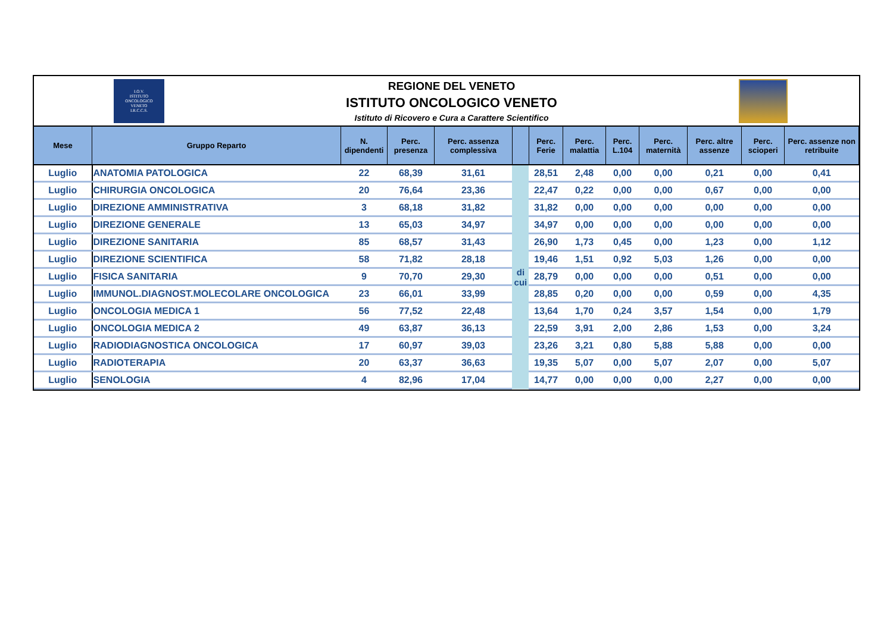I.O.V.
ISTITUTO
ONCOLOGICO
VENETO
I.R.C.C.S.
REGIONE DEL VENETO
ISTITUTO ONCOLOGICO VENETO
Istituto di Ricovero e Cura a Carattere Scientifico
| Mese | Gruppo Reparto | N. dipendenti | Perc. presenza | Perc. assenza complessiva | | Perc. Ferie | Perc. malattia | Perc. L.104 | Perc. maternità | Perc. altre assenze | Perc. scioperi | Perc. assenze non retribuite |
| --- | --- | --- | --- | --- | --- | --- | --- | --- | --- | --- | --- | --- |
| Luglio | ANATOMIA PATOLOGICA | 22 | 68,39 | 31,61 | di cui | 28,51 | 2,48 | 0,00 | 0,00 | 0,21 | 0,00 | 0,41 |
| Luglio | CHIRURGIA ONCOLOGICA | 20 | 76,64 | 23,36 | | 22,47 | 0,22 | 0,00 | 0,00 | 0,67 | 0,00 | 0,00 |
| Luglio | DIREZIONE AMMINISTRATIVA | 3 | 68,18 | 31,82 | | 31,82 | 0,00 | 0,00 | 0,00 | 0,00 | 0,00 | 0,00 |
| Luglio | DIREZIONE GENERALE | 13 | 65,03 | 34,97 | | 34,97 | 0,00 | 0,00 | 0,00 | 0,00 | 0,00 | 0,00 |
| Luglio | DIREZIONE SANITARIA | 85 | 68,57 | 31,43 | | 26,90 | 1,73 | 0,45 | 0,00 | 1,23 | 0,00 | 1,12 |
| Luglio | DIREZIONE SCIENTIFICA | 58 | 71,82 | 28,18 | | 19,46 | 1,51 | 0,92 | 5,03 | 1,26 | 0,00 | 0,00 |
| Luglio | FISICA SANITARIA | 9 | 70,70 | 29,30 | | 28,79 | 0,00 | 0,00 | 0,00 | 0,51 | 0,00 | 0,00 |
| Luglio | IMMUNOL.DIAGNOST.MOLECOLARE ONCOLOGICA | 23 | 66,01 | 33,99 | | 28,85 | 0,20 | 0,00 | 0,00 | 0,59 | 0,00 | 4,35 |
| Luglio | ONCOLOGIA MEDICA 1 | 56 | 77,52 | 22,48 | | 13,64 | 1,70 | 0,24 | 3,57 | 1,54 | 0,00 | 1,79 |
| Luglio | ONCOLOGIA MEDICA 2 | 49 | 63,87 | 36,13 | | 22,59 | 3,91 | 2,00 | 2,86 | 1,53 | 0,00 | 3,24 |
| Luglio | RADIODIAGNOSTICA ONCOLOGICA | 17 | 60,97 | 39,03 | | 23,26 | 3,21 | 0,80 | 5,88 | 5,88 | 0,00 | 0,00 |
| Luglio | RADIOTERAPIA | 20 | 63,37 | 36,63 | | 19,35 | 5,07 | 0,00 | 5,07 | 2,07 | 0,00 | 5,07 |
| Luglio | SENOLOGIA | 4 | 82,96 | 17,04 | | 14,77 | 0,00 | 0,00 | 0,00 | 2,27 | 0,00 | 0,00 |